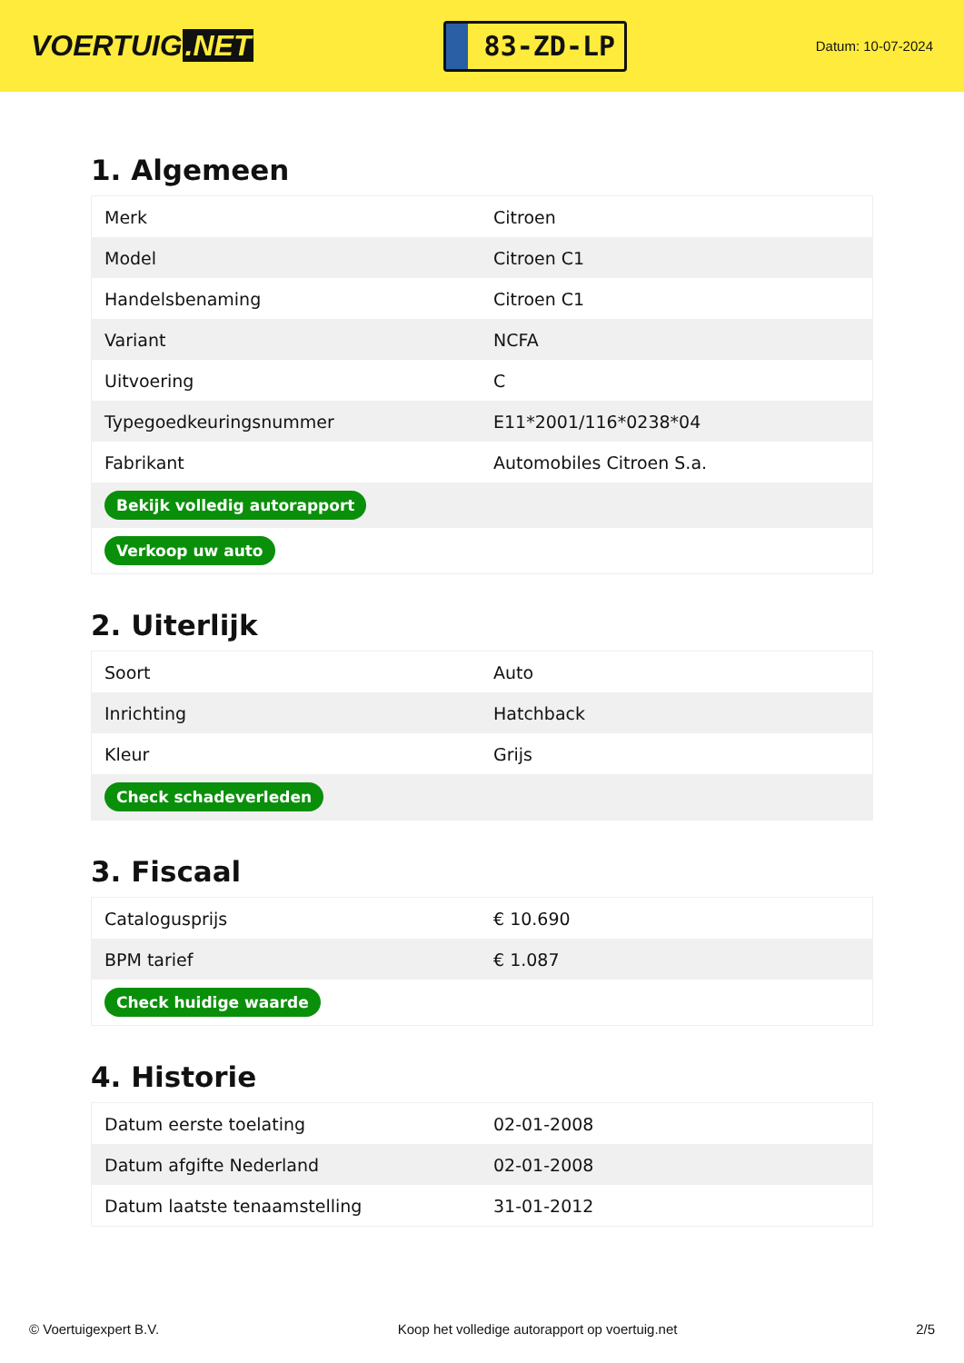VOERTUIG.NET
83-ZD-LP
Datum: 10-07-2024
1. Algemeen
| Merk | Citroen |
| Model | Citroen C1 |
| Handelsbenaming | Citroen C1 |
| Variant | NCFA |
| Uitvoering | C |
| Typegoedkeuringsnummer | E11*2001/116*0238*04 |
| Fabrikant | Automobiles Citroen S.a. |
| Bekijk volledig autorapport | |
| Verkoop uw auto | |
2. Uiterlijk
| Soort | Auto |
| Inrichting | Hatchback |
| Kleur | Grijs |
| Check schadeverleden | |
3. Fiscaal
| Catalogusprijs | € 10.690 |
| BPM tarief | € 1.087 |
| Check huidige waarde | |
4. Historie
| Datum eerste toelating | 02-01-2008 |
| Datum afgifte Nederland | 02-01-2008 |
| Datum laatste tenaamstelling | 31-01-2012 |
© Voertuigexpert B.V. Koop het volledige autorapport op voertuig.net 2/5